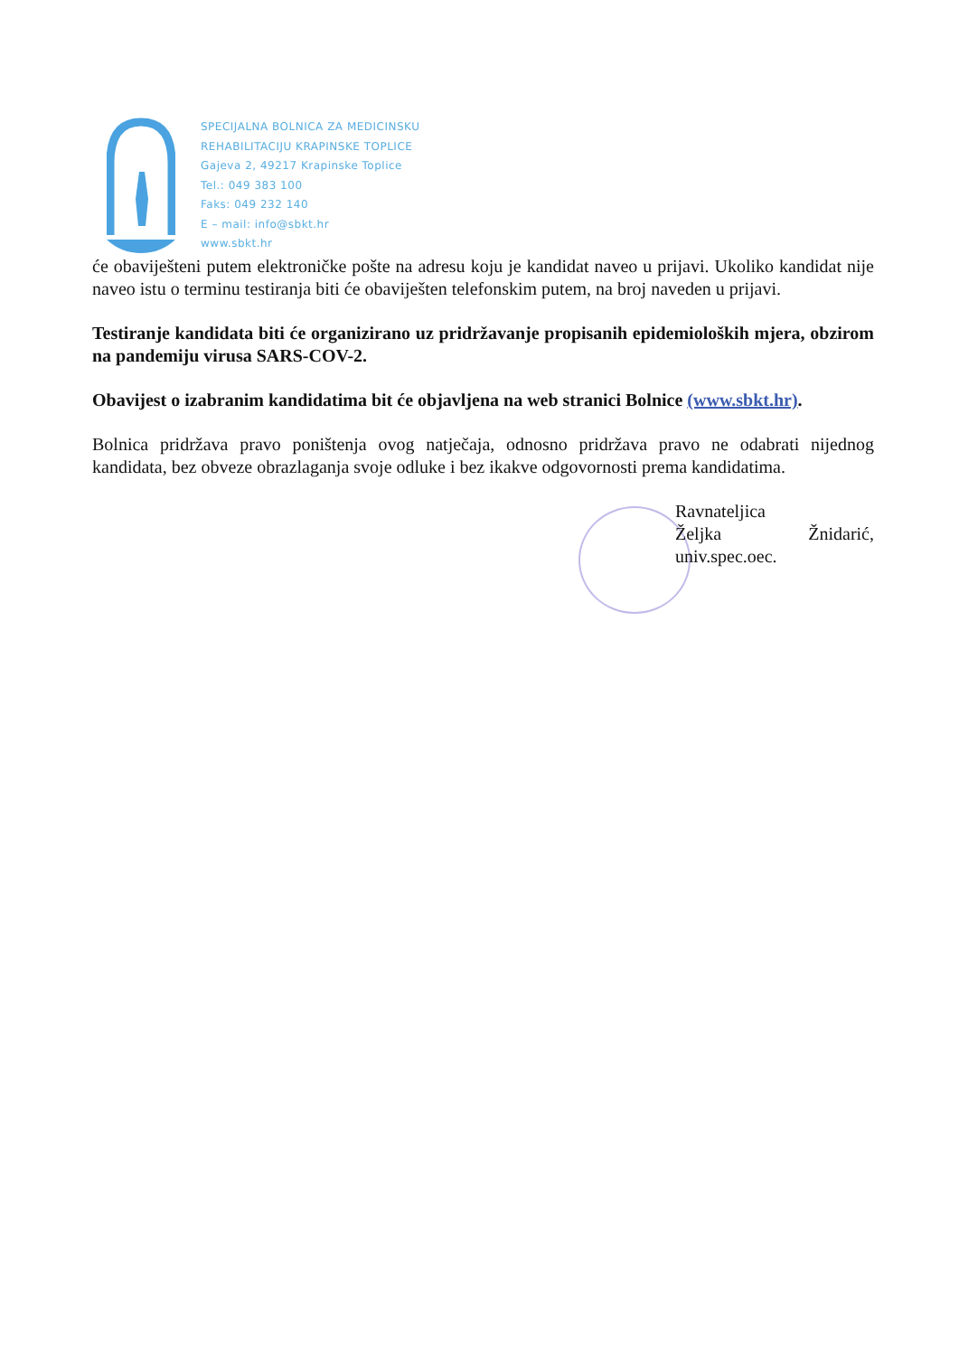SPECIJALNA BOLNICA ZA MEDICINSKU
REHABILITACIJU KRAPINSKE TOPLICE
Gajeva 2, 49217 Krapinske Toplice
Tel.: 049 383 100
Faks: 049 232 140
E – mail: info@sbkt.hr
www.sbkt.hr
će obaviješteni putem elektroničke pošte na adresu koju je kandidat naveo u prijavi. Ukoliko kandidat nije naveo istu o terminu testiranja biti će obaviješten telefonskim putem, na broj naveden u prijavi.
Testiranje kandidata biti će organizirano uz pridržavanje propisanih epidemioloških mjera, obzirom na pandemiju virusa SARS-COV-2.
Obavijest o izabranim kandidatima bit će objavljena na web stranici Bolnice (www.sbkt.hr).
Bolnica pridržava pravo poništenja ovog natječaja, odnosno pridržava pravo ne odabrati nijednog kandidata, bez obveze obrazlaganja svoje odluke i bez ikakve odgovornosti prema kandidatima.
Ravnateljica
Željka Žnidarić, univ.spec.oec.